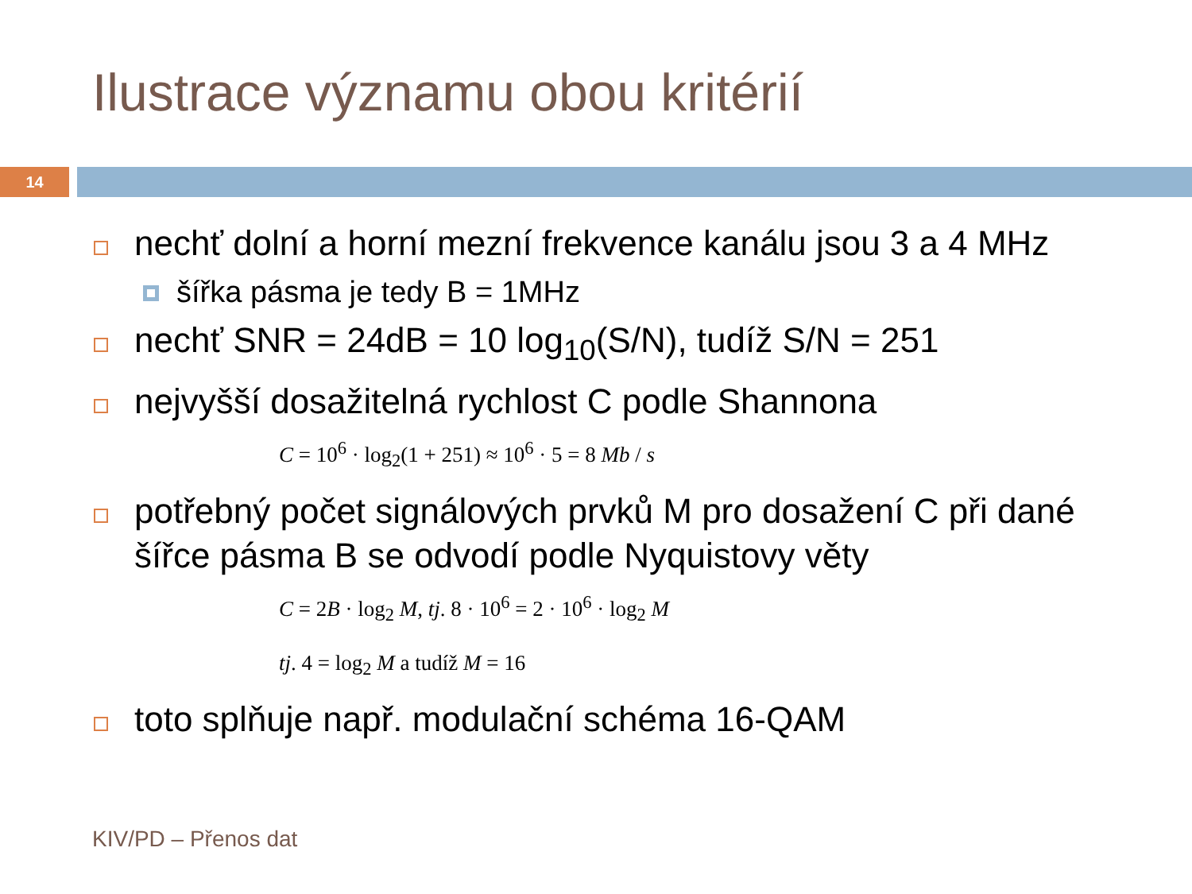Ilustrace významu obou kritérií
14
nechť dolní a horní mezní frekvence kanálu jsou 3 a 4 MHz
šířka pásma je tedy B = 1MHz
nechť SNR = 24dB = 10 log<sub>10</sub>(S/N), tudíž S/N = 251
nejvyšší dosažitelná rychlost C podle Shannona
C = 10<sup>6</sup> · log<sub>2</sub>(1 + 251) ≈ 10<sup>6</sup> · 5 = 8 Mb / s
potřebný počet signálových prvků M pro dosažení C při dané šířce pásma B se odvodí podle Nyquistovy věty
C = 2B · log<sub>2</sub> M, tj. 8 · 10<sup>6</sup> = 2 · 10<sup>6</sup> · log<sub>2</sub> M
tj. 4 = log<sub>2</sub> M a tudíž M = 16
toto splňuje např. modulační schéma 16-QAM
KIV/PD – Přenos dat